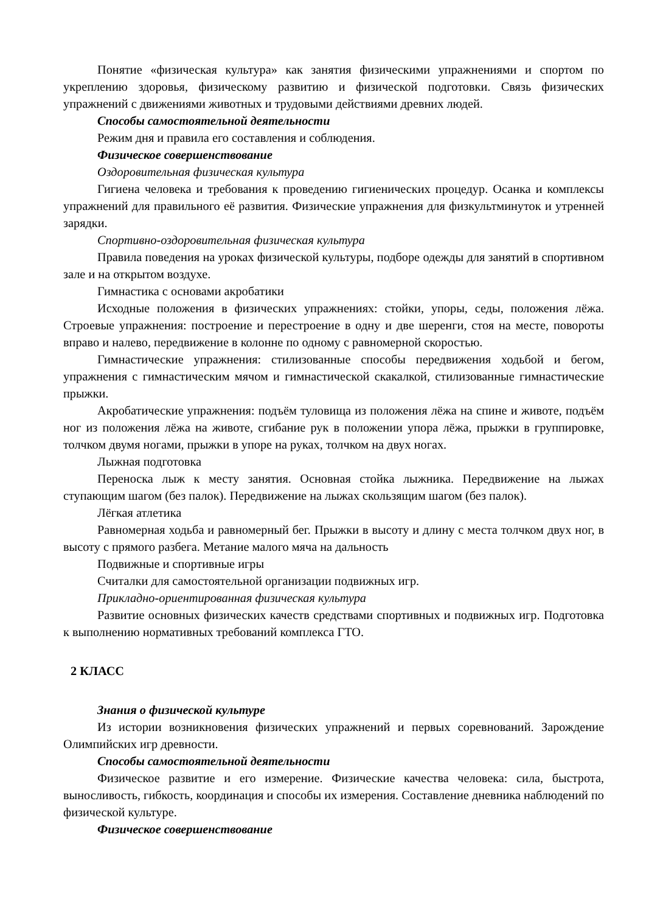Понятие «физическая культура» как занятия физическими упражнениями и спортом по укреплению здоровья, физическому развитию и физической подготовки. Связь физических упражнений с движениями животных и трудовыми действиями древних людей.
Способы самостоятельной деятельности
Режим дня и правила его составления и соблюдения.
Физическое совершенствование
Оздоровительная физическая культура
Гигиена человека и требования к проведению гигиенических процедур. Осанка и комплексы упражнений для правильного её развития. Физические упражнения для физкультминуток и утренней зарядки.
Спортивно-оздоровительная физическая культура
Правила поведения на уроках физической культуры, подборе одежды для занятий в спортивном зале и на открытом воздухе.
Гимнастика с основами акробатики
Исходные положения в физических упражнениях: стойки, упоры, седы, положения лёжа. Строевые упражнения: построение и перестроение в одну и две шеренги, стоя на месте, повороты вправо и налево, передвижение в колонне по одному с равномерной скоростью.
Гимнастические упражнения: стилизованные способы передвижения ходьбой и бегом, упражнения с гимнастическим мячом и гимнастической скакалкой, стилизованные гимнастические прыжки.
Акробатические упражнения: подъём туловища из положения лёжа на спине и животе, подъём ног из положения лёжа на животе, сгибание рук в положении упора лёжа, прыжки в группировке, толчком двумя ногами, прыжки в упоре на руках, толчком на двух ногах.
Лыжная подготовка
Переноска лыж к месту занятия. Основная стойка лыжника. Передвижение на лыжах ступающим шагом (без палок). Передвижение на лыжах скользящим шагом (без палок).
Лёгкая атлетика
Равномерная ходьба и равномерный бег. Прыжки в высоту и длину с места толчком двух ног, в высоту с прямого разбега. Метание малого мяча на дальность
Подвижные и спортивные игры
Считалки для самостоятельной организации подвижных игр.
Прикладно-ориентированная физическая культура
Развитие основных физических качеств средствами спортивных и подвижных игр. Подготовка к выполнению нормативных требований комплекса ГТО.
2 КЛАСС
Знания о физической культуре
Из истории возникновения физических упражнений и первых соревнований. Зарождение Олимпийских игр древности.
Способы самостоятельной деятельности
Физическое развитие и его измерение. Физические качества человека: сила, быстрота, выносливость, гибкость, координация и способы их измерения. Составление дневника наблюдений по физической культуре.
Физическое совершенствование